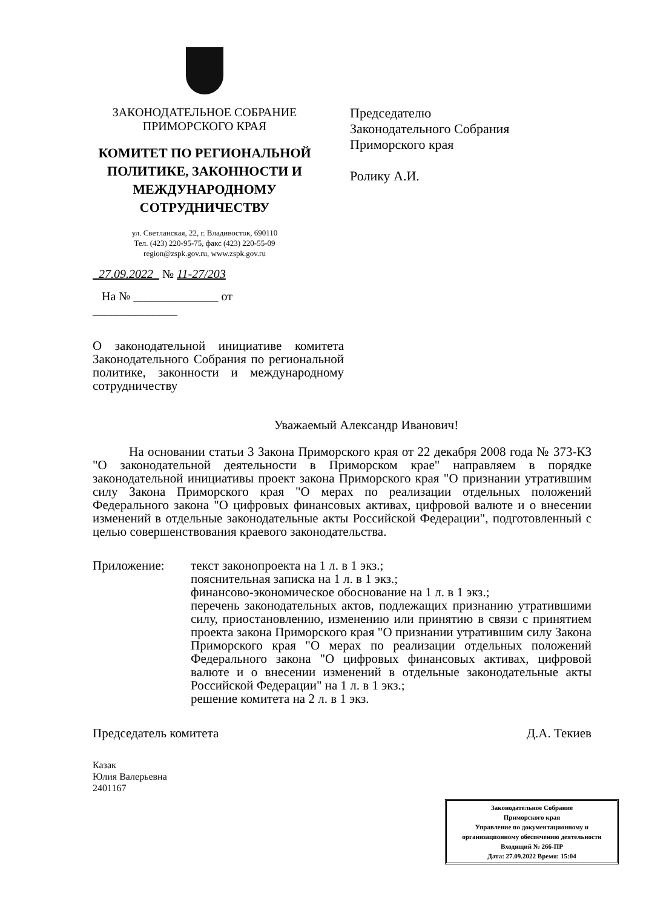ЗАКОНОДАТЕЛЬНОЕ СОБРАНИЕ
ПРИМОРСКОГО КРАЯ
КОМИТЕТ ПО РЕГИОНАЛЬНОЙ ПОЛИТИКЕ, ЗАКОННОСТИ И МЕЖДУНАРОДНОМУ СОТРУДНИЧЕСТВУ
ул. Светланская, 22, г. Владивосток, 690110
Тел. (423) 220-95-75, факс (423) 220-55-09
region@zspk.gov.ru, www.zspk.gov.ru
27.09.2022 № 11-27/203
На № ______________ от ______________
Председателю
Законодательного Собрания
Приморского края
Ролику А.И.
О законодательной инициативе комитета Законодательного Собрания по региональной политике, законности и международному сотрудничеству
Уважаемый Александр Иванович!
На основании статьи 3 Закона Приморского края от 22 декабря 2008 года № 373-КЗ "О законодательной деятельности в Приморском крае" направляем в порядке законодательной инициативы проект закона Приморского края "О признании утратившим силу Закона Приморского края "О мерах по реализации отдельных положений Федерального закона "О цифровых финансовых активах, цифровой валюте и о внесении изменений в отдельные законодательные акты Российской Федерации", подготовленный с целью совершенствования краевого законодательства.
Приложение: текст законопроекта на 1 л. в 1 экз.;
пояснительная записка на 1 л. в 1 экз.;
финансово-экономическое обоснование на 1 л. в 1 экз.;
перечень законодательных актов, подлежащих признанию утратившими силу, приостановлению, изменению или принятию в связи с принятием проекта закона Приморского края "О признании утратившим силу Закона Приморского края "О мерах по реализации отдельных положений Федерального закона "О цифровых финансовых активах, цифровой валюте и о внесении изменений в отдельные законодательные акты Российской Федерации" на 1 л. в 1 экз.;
решение комитета на 2 л. в 1 экз.
Председатель комитета Д.А. Текиев
Казак
Юлия Валерьевна
2401167
Законодательное Собрание
Приморского края
Управление по документационному и организационному обеспечению деятельности
Входящий № 266-ПР
Дата: 27.09.2022 Время: 15:04